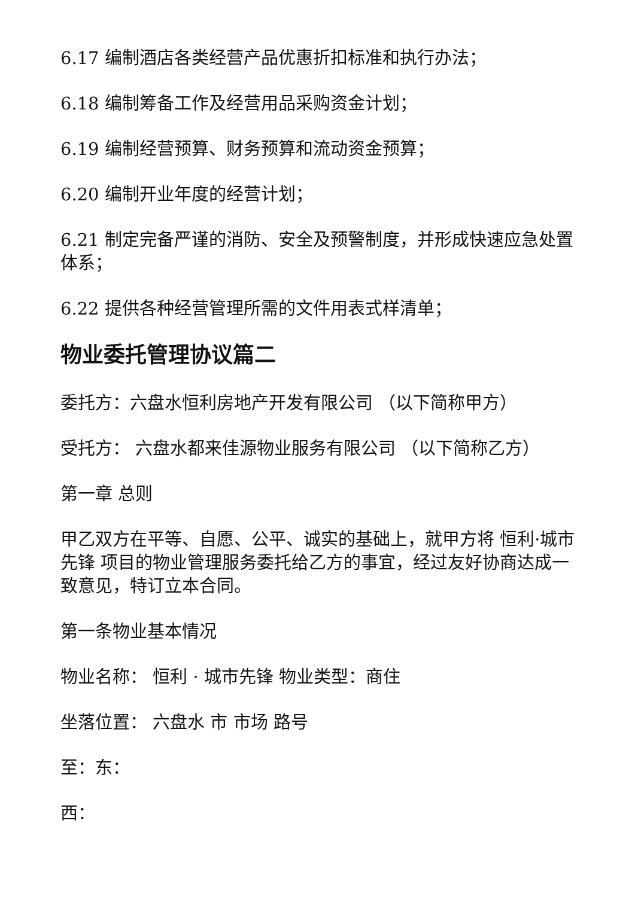6.17 编制酒店各类经营产品优惠折扣标准和执行办法；
6.18 编制筹备工作及经营用品采购资金计划；
6.19 编制经营预算、财务预算和流动资金预算；
6.20 编制开业年度的经营计划；
6.21 制定完备严谨的消防、安全及预警制度，并形成快速应急处置体系；
6.22 提供各种经营管理所需的文件用表式样清单；
物业委托管理协议篇二
委托方：六盘水恒利房地产开发有限公司 （以下简称甲方）
受托方： 六盘水都来佳源物业服务有限公司 （以下简称乙方）
第一章 总则
甲乙双方在平等、自愿、公平、诚实的基础上，就甲方将 恒利·城市先锋 项目的物业管理服务委托给乙方的事宜，经过友好协商达成一致意见，特订立本合同。
第一条物业基本情况
物业名称： 恒利 · 城市先锋 物业类型：商住
坐落位置： 六盘水 市 市场 路号
至：东：
西：